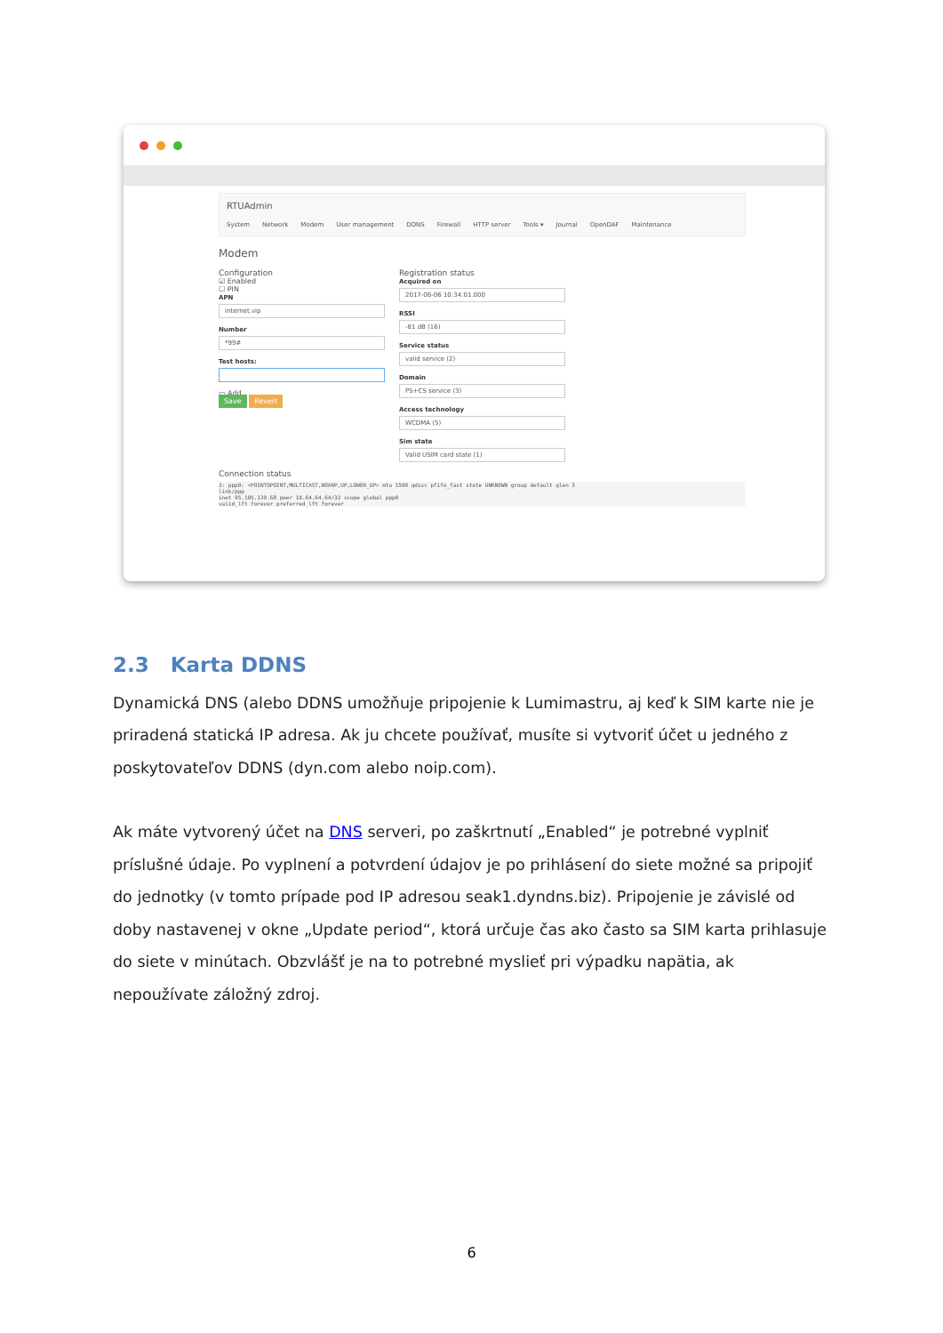RTUAdmin
System Network Modem User management DDNS Firewall HTTP server Tools ▾ Journal OpenDAF Maintenance
Modem
Configuration
☑ Enabled
☐ PIN
APN
internet.vip
Number
*99#
Test hosts:
▭ Add
Save Revert
Registration status
Acquired on
2017-06-06 10:34:01.000
RSSI
-81 dB (16)
Service status
valid service (2)
Domain
PS+CS service (3)
Access technology
WCDMA (5)
Sim state
Valid USIM card state (1)
Connection status
3: ppp0: <POINTOPOINT,MULTICAST,NOARP,UP,LOWER_UP> mtu 1500 qdisc pfifo_fast state UNKNOWN group default qlen 3
link/ppp
inet 95.105.139.68 peer 10.64.64.64/32 scope global ppp0
valid_lft forever preferred_lft forever
2.3 Karta DDNS
Dynamická DNS (alebo DDNS umožňuje pripojenie k Lumimastru, aj keď k SIM karte nie je priradená statická IP adresa. Ak ju chcete používať, musíte si vytvoriť účet u jedného z poskytovateľov DDNS (dyn.com alebo noip.com).
Ak máte vytvorený účet na DNS serveri, po zaškrtnutí „Enabled“ je potrebné vyplniť príslušné údaje. Po vyplnení a potvrdení údajov je po prihlásení do siete možné sa pripojiť do jednotky (v tomto prípade pod IP adresou seak1.dyndns.biz). Pripojenie je závislé od doby nastavenej v okne „Update period“, ktorá určuje čas ako často sa SIM karta prihlasuje do siete v minútach. Obzvlášť je na to potrebné myslieť pri výpadku napätia, ak nepoužívate záložný zdroj.
6